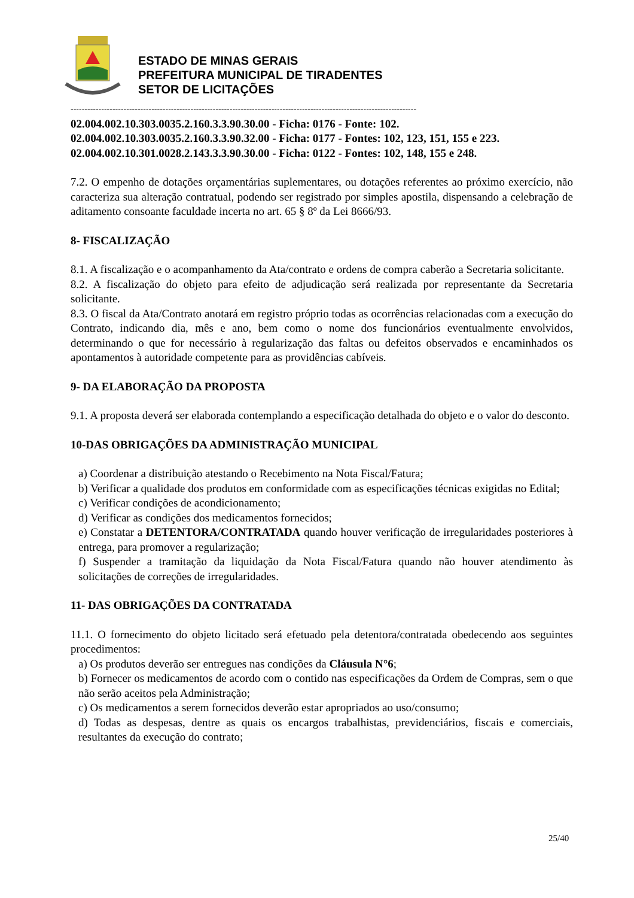ESTADO DE MINAS GERAIS
PREFEITURA MUNICIPAL DE TIRADENTES
SETOR DE LICITAÇÕES
----------------------------------------------------------------------------------------------------------------------------
02.004.002.10.303.0035.2.160.3.3.90.30.00 - Ficha: 0176 - Fonte: 102.
02.004.002.10.303.0035.2.160.3.3.90.32.00 - Ficha: 0177 - Fontes: 102, 123, 151, 155 e 223.
02.004.002.10.301.0028.2.143.3.3.90.30.00 - Ficha: 0122 - Fontes: 102, 148, 155 e 248.
7.2. O empenho de dotações orçamentárias suplementares, ou dotações referentes ao próximo exercício, não caracteriza sua alteração contratual, podendo ser registrado por simples apostila, dispensando a celebração de aditamento consoante faculdade incerta no art. 65 § 8º da Lei 8666/93.
8- FISCALIZAÇÃO
8.1. A fiscalização e o acompanhamento da Ata/contrato e ordens de compra caberão a Secretaria solicitante.
8.2. A fiscalização do objeto para efeito de adjudicação será realizada por representante da Secretaria solicitante.
8.3. O fiscal da Ata/Contrato anotará em registro próprio todas as ocorrências relacionadas com a execução do Contrato, indicando dia, mês e ano, bem como o nome dos funcionários eventualmente envolvidos, determinando o que for necessário à regularização das faltas ou defeitos observados e encaminhados os apontamentos à autoridade competente para as providências cabíveis.
9- DA ELABORAÇÃO DA PROPOSTA
9.1. A proposta deverá ser elaborada contemplando a especificação detalhada do objeto e o valor do desconto.
10-DAS OBRIGAÇÕES DA ADMINISTRAÇÃO MUNICIPAL
a) Coordenar a distribuição atestando o Recebimento na Nota Fiscal/Fatura;
b) Verificar a qualidade dos produtos em conformidade com as especificações técnicas exigidas no Edital;
c) Verificar condições de acondicionamento;
d) Verificar as condições dos medicamentos fornecidos;
e) Constatar a DETENTORA/CONTRATADA quando houver verificação de irregularidades posteriores à entrega, para promover a regularização;
f) Suspender a tramitação da liquidação da Nota Fiscal/Fatura quando não houver atendimento às solicitações de correções de irregularidades.
11- DAS OBRIGAÇÕES DA CONTRATADA
11.1. O fornecimento do objeto licitado será efetuado pela detentora/contratada obedecendo aos seguintes procedimentos:
a) Os produtos deverão ser entregues nas condições da Cláusula N°6;
b) Fornecer os medicamentos de acordo com o contido nas especificações da Ordem de Compras, sem o que não serão aceitos pela Administração;
c) Os medicamentos a serem fornecidos deverão estar apropriados ao uso/consumo;
d) Todas as despesas, dentre as quais os encargos trabalhistas, previdenciários, fiscais e comerciais, resultantes da execução do contrato;
25/40